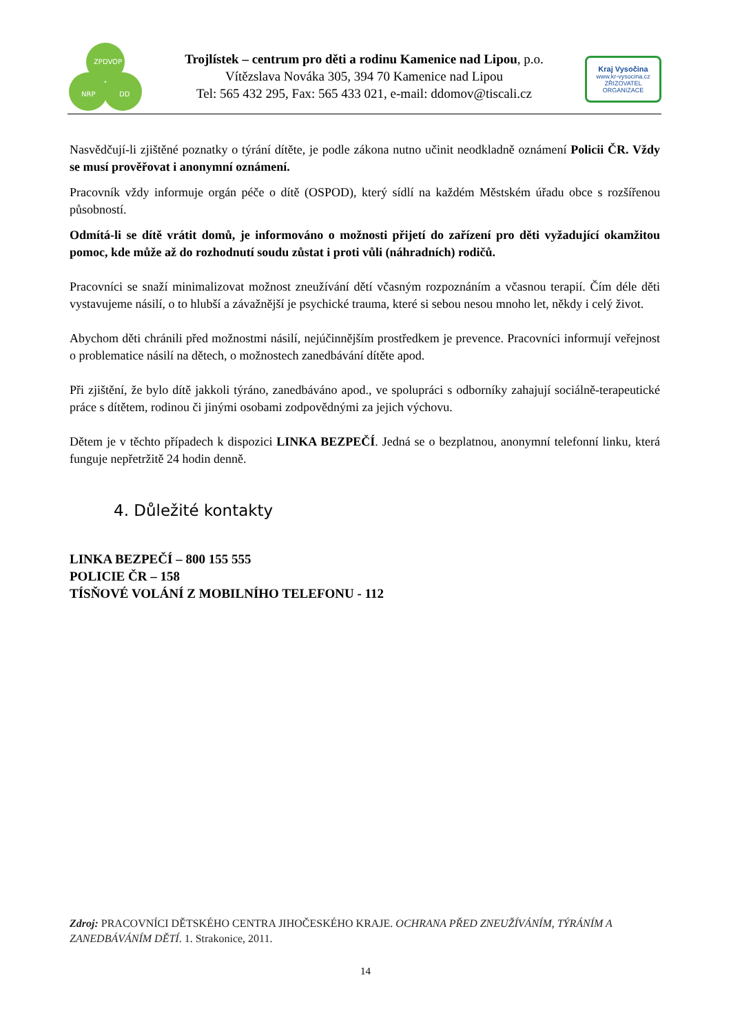ZPDVOP
NRP
DD
Trojlístek – centrum pro děti a rodinu Kamenice nad Lipou, p.o.
Vítězslava Nováka 305, 394 70 Kamenice nad Lipou
Tel: 565 432 295, Fax: 565 433 021, e-mail: ddomov@tiscali.cz
Kraj Vysočina
www.kr-vysocina.cz
ZŘIZOVATEL ORGANIZACE
Nasvědčují-li zjištěné poznatky o týrání dítěte, je podle zákona nutno učinit neodkladně oznámení Policii ČR. Vždy se musí prověřovat i anonymní oznámení.
Pracovník vždy informuje orgán péče o dítě (OSPOD), který sídlí na každém Městském úřadu obce s rozšířenou působností.
Odmítá-li se dítě vrátit domů, je informováno o možnosti přijetí do zařízení pro děti vyžadující okamžitou pomoc, kde může až do rozhodnutí soudu zůstat i proti vůli (náhradních) rodičů.
Pracovníci se snaží minimalizovat možnost zneužívání dětí včasným rozpoznáním a včasnou terapií. Čím déle děti vystavujeme násilí, o to hlubší a závažnější je psychické trauma, které si sebou nesou mnoho let, někdy i celý život.
Abychom děti chránili před možnostmi násilí, nejúčinnějším prostředkem je prevence. Pracovníci informují veřejnost o problematice násilí na dětech, o možnostech zanedbávání dítěte apod.
Při zjištění, že bylo dítě jakkoli týráno, zanedbáváno apod., ve spolupráci s odborníky zahajují sociálně-terapeutické práce s dítětem, rodinou či jinými osobami zodpovědnými za jejich výchovu.
Dětem je v těchto případech k dispozici LINKA BEZPEČÍ. Jedná se o bezplatnou, anonymní telefonní linku, která funguje nepřetržitě 24 hodin denně.
4. Důležité kontakty
LINKA BEZPEČÍ – 800 155 555
POLICIE ČR – 158
TÍSŇOVÉ VOLÁNÍ Z MOBILNÍHO TELEFONU - 112
Zdroj: PRACOVNÍCI DĚTSKÉHO CENTRA JIHOČESKÉHO KRAJE. OCHRANA PŘED ZNEUŽÍVÁNÍM, TÝRÁNÍM A ZANEDBÁVÁNÍM DĚTÍ. 1. Strakonice, 2011.
14